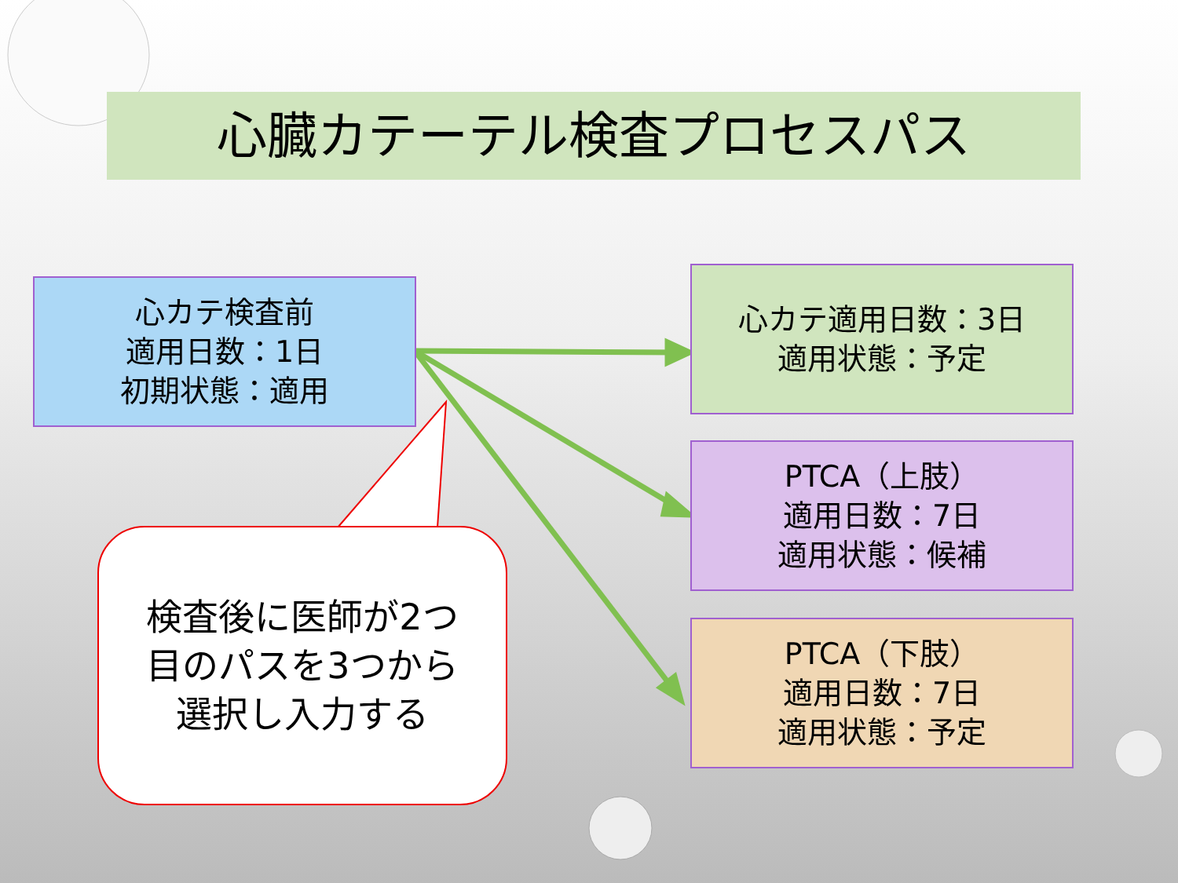心臓カテーテル検査プロセスパス
心カテ検査前
適用日数：1日
初期状態：適用
心カテ適用日数：3日
適用状態：予定
PTCA（上肢）
適用日数：7日
適用状態：候補
PTCA（下肢）
適用日数：7日
適用状態：予定
検査後に医師が2つ
目のパスを3つから
選択し入力する